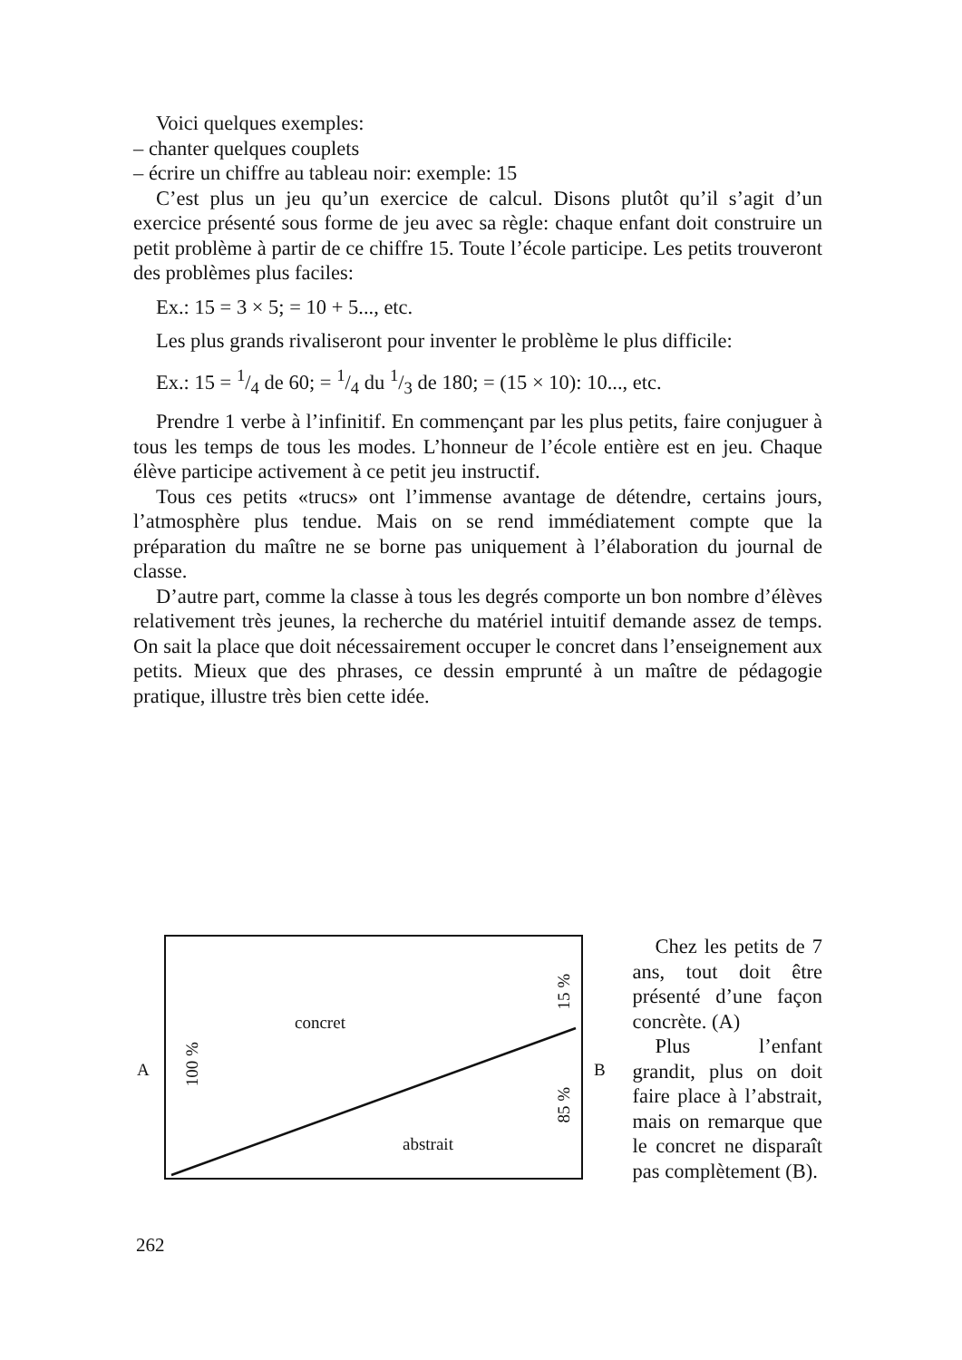Voici quelques exemples:
– chanter quelques couplets
– écrire un chiffre au tableau noir: exemple: 15
C’est plus un jeu qu’un exercice de calcul. Disons plutôt qu’il s’agit d’un exercice présenté sous forme de jeu avec sa règle: chaque enfant doit construire un petit problème à partir de ce chiffre 15. Toute l’école participe. Les petits trouveront des problèmes plus faciles:
Ex.: 15 = 3 × 5; = 10 + 5..., etc.
Les plus grands rivaliseront pour inventer le problème le plus difficile:
Ex.: 15 = 1/4 de 60; = 1/4 du 1/3 de 180; = (15 × 10): 10..., etc.
Prendre 1 verbe à l’infinitif. En commençant par les plus petits, faire conjuguer à tous les temps de tous les modes. L’honneur de l’école entière est en jeu. Chaque élève participe activement à ce petit jeu instructif.
Tous ces petits «trucs» ont l’immense avantage de détendre, certains jours, l’atmosphère plus tendue. Mais on se rend immédiatement compte que la préparation du maître ne se borne pas uniquement à l’élaboration du journal de classe.
D’autre part, comme la classe à tous les degrés comporte un bon nombre d’élèves relativement très jeunes, la recherche du matériel intuitif demande assez de temps. On sait la place que doit nécessairement occuper le concret dans l’enseignement aux petits. Mieux que des phrases, ce dessin emprunté à un maître de pédagogie pratique, illustre très bien cette idée.
A B
concret
abstrait
100 %
15 %
85 %
Chez les petits de 7 ans, tout doit être présenté d’une façon concrète. (A)
Plus l’enfant grandit, plus on doit faire place à l’abstrait, mais on remarque que le concret ne disparaît pas complètement (B).
262